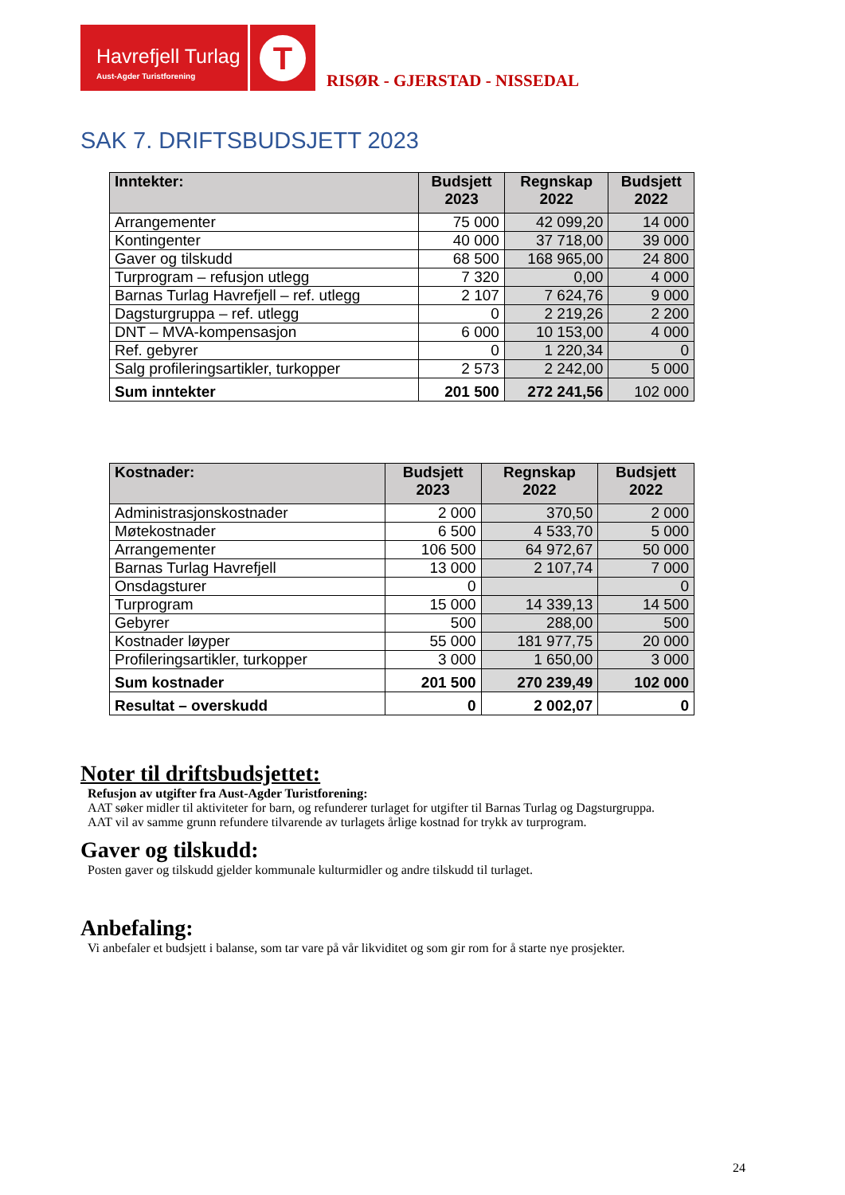Havrefjell Turlag
Aust-Agder Turistforening
T
RISØR - GJERSTAD - NISSEDAL
SAK 7. DRIFTSBUDSJETT 2023
| Inntekter: | Budsjett 2023 | Regnskap 2022 | Budsjett 2022 |
| --- | --- | --- | --- |
| Arrangementer | 75 000 | 42 099,20 | 14 000 |
| Kontingenter | 40 000 | 37 718,00 | 39 000 |
| Gaver og tilskudd | 68 500 | 168 965,00 | 24 800 |
| Turprogram – refusjon utlegg | 7 320 | 0,00 | 4 000 |
| Barnas Turlag Havrefjell – ref. utlegg | 2 107 | 7 624,76 | 9 000 |
| Dagsturgruppa – ref. utlegg | 0 | 2 219,26 | 2 200 |
| DNT – MVA-kompensasjon | 6 000 | 10 153,00 | 4 000 |
| Ref. gebyrer | 0 | 1 220,34 | 0 |
| Salg profileringsartikler, turkopper | 2 573 | 2 242,00 | 5 000 |
| Sum inntekter | 201 500 | 272 241,56 | 102 000 |
| Kostnader: | Budsjett 2023 | Regnskap 2022 | Budsjett 2022 |
| --- | --- | --- | --- |
| Administrasjonskostnader | 2 000 | 370,50 | 2 000 |
| Møtekostnader | 6 500 | 4 533,70 | 5 000 |
| Arrangementer | 106 500 | 64 972,67 | 50 000 |
| Barnas Turlag Havrefjell | 13 000 | 2 107,74 | 7 000 |
| Onsdagsturer | 0 | | 0 |
| Turprogram | 15 000 | 14 339,13 | 14 500 |
| Gebyrer | 500 | 288,00 | 500 |
| Kostnader løyper | 55 000 | 181 977,75 | 20 000 |
| Profileringsartikler, turkopper | 3 000 | 1 650,00 | 3 000 |
| Sum kostnader | 201 500 | 270 239,49 | 102 000 |
| Resultat – overskudd | 0 | 2 002,07 | 0 |
Noter til driftsbudsjettet:
Refusjon av utgifter fra Aust-Agder Turistforening:
AAT søker midler til aktiviteter for barn, og refunderer turlaget for utgifter til Barnas Turlag og Dagsturgruppa.
AAT vil av samme grunn refundere tilvarende av turlagets årlige kostnad for trykk av turprogram.
Gaver og tilskudd:
Posten gaver og tilskudd gjelder kommunale kulturmidler og andre tilskudd til turlaget.
Anbefaling:
Vi anbefaler et budsjett i balanse, som tar vare på vår likviditet og som gir rom for å starte nye prosjekter.
24